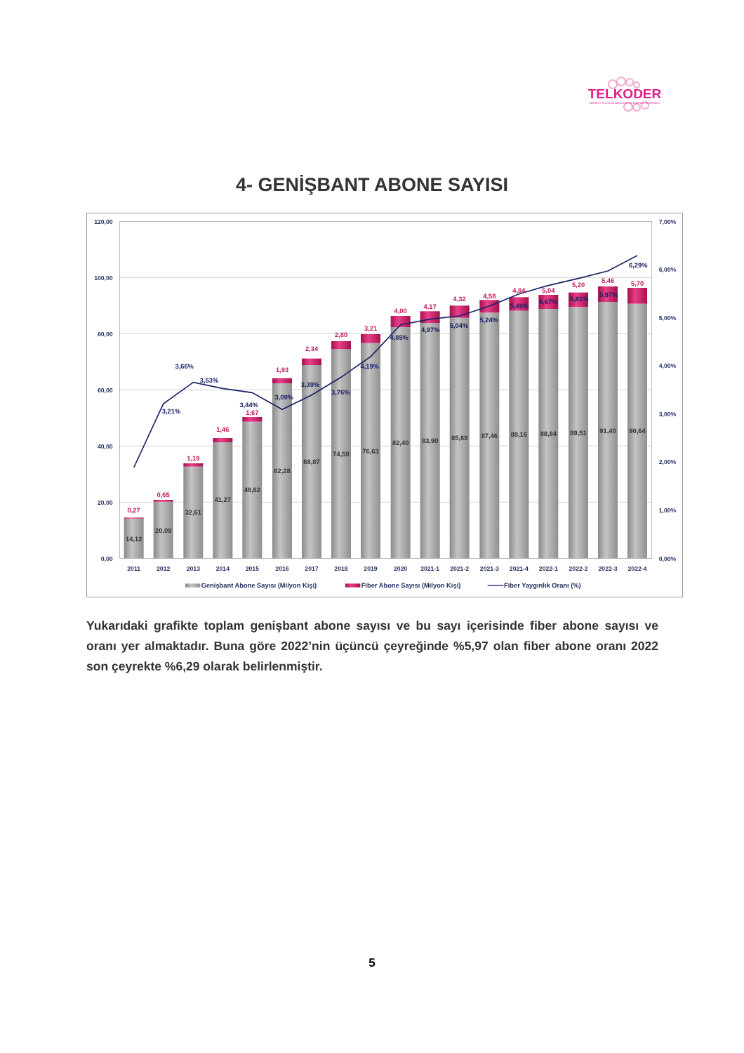TELKODER
SERBEST TELEKOMÜNİKASYON İŞLETMECİLERİ DERNEĞİ
4- GENİŞBANT ABONE SAYISI
120,00
100,00
80,00
60,00
40,00
20,00
0,00
7,00%
6,00%
5,00%
4,00%
3,00%
2,00%
1,00%
0,00%
14,12
20,09
32,61
41,27
48,62
62,28
68,87
74,50
76,63
82,40
83,90
85,68
87,46
88,16
88,84
89,51
91,40
90,64
0,27
0,65
1,19
1,46
1,67
1,93
2,34
2,80
3,21
4,00
4,17
4,32
4,58
4,84
5,04
5,20
5,46
5,70
3,21%
3,66%
3,53%
3,44%
3,09%
3,39%
3,76%
4,19%
4,85%
4,97%
5,04%
5,24%
5,49%
5,67%
5,81%
5,97%
6,29%
2011
2012
2013
2014
2015
2016
2017
2018
2019
2020
2021-1
2021-2
2021-3
2021-4
2022-1
2022-2
2022-3
2022-4
Genişbant Abone Sayısı (Milyon Kişi)
Fiber Abone Sayısı (Milyon Kişi)
Fiber Yaygınlık Oranı (%)
Yukarıdaki grafikte toplam genişbant abone sayısı ve bu sayı içerisinde fiber abone sayısı ve oranı yer almaktadır. Buna göre 2022’nin üçüncü çeyreğinde %5,97 olan fiber abone oranı 2022 son çeyrekte %6,29 olarak belirlenmiştir.
5